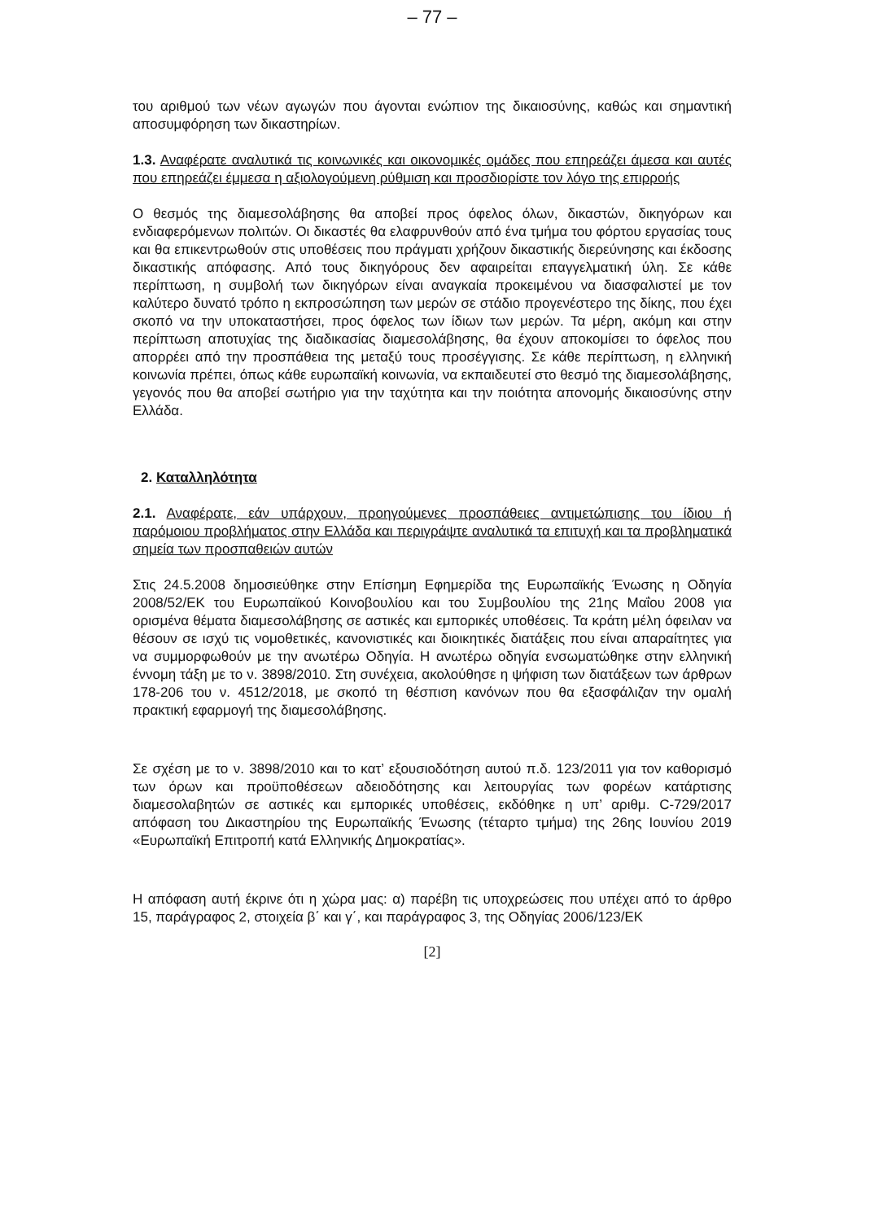– 77 –
του αριθμού των νέων αγωγών που άγονται ενώπιον της δικαιοσύνης, καθώς και σημαντική αποσυμφόρηση των δικαστηρίων.
1.3. Αναφέρατε αναλυτικά τις κοινωνικές και οικονομικές ομάδες που επηρεάζει άμεσα και αυτές που επηρεάζει έμμεσα η αξιολογούμενη ρύθμιση και προσδιορίστε τον λόγο της επιρροής
Ο θεσμός της διαμεσολάβησης θα αποβεί προς όφελος όλων, δικαστών, δικηγόρων και ενδιαφερόμενων πολιτών. Οι δικαστές θα ελαφρυνθούν από ένα τμήμα του φόρτου εργασίας τους και θα επικεντρωθούν στις υποθέσεις που πράγματι χρήζουν δικαστικής διερεύνησης και έκδοσης δικαστικής απόφασης. Από τους δικηγόρους δεν αφαιρείται επαγγελματική ύλη. Σε κάθε περίπτωση, η συμβολή των δικηγόρων είναι αναγκαία προκειμένου να διασφαλιστεί με τον καλύτερο δυνατό τρόπο η εκπροσώπηση των μερών σε στάδιο προγενέστερο της δίκης, που έχει σκοπό να την υποκαταστήσει, προς όφελος των ίδιων των μερών. Τα μέρη, ακόμη και στην περίπτωση αποτυχίας της διαδικασίας διαμεσολάβησης, θα έχουν αποκομίσει το όφελος που απορρέει από την προσπάθεια της μεταξύ τους προσέγγισης. Σε κάθε περίπτωση, η ελληνική κοινωνία πρέπει, όπως κάθε ευρωπαϊκή κοινωνία, να εκπαιδευτεί στο θεσμό της διαμεσολάβησης, γεγονός που θα αποβεί σωτήριο για την ταχύτητα και την ποιότητα απονομής δικαιοσύνης στην Ελλάδα.
2. Καταλληλότητα
2.1. Αναφέρατε, εάν υπάρχουν, προηγούμενες προσπάθειες αντιμετώπισης του ίδιου ή παρόμοιου προβλήματος στην Ελλάδα και περιγράψτε αναλυτικά τα επιτυχή και τα προβληματικά σημεία των προσπαθειών αυτών
Στις 24.5.2008 δημοσιεύθηκε στην Επίσημη Εφημερίδα της Ευρωπαϊκής Ένωσης η Οδηγία 2008/52/ΕΚ του Ευρωπαϊκού Κοινοβουλίου και του Συμβουλίου της 21ης Μαΐου 2008 για ορισμένα θέματα διαμεσολάβησης σε αστικές και εμπορικές υποθέσεις. Τα κράτη μέλη όφειλαν να θέσουν σε ισχύ τις νομοθετικές, κανονιστικές και διοικητικές διατάξεις που είναι απαραίτητες για να συμμορφωθούν με την ανωτέρω Οδηγία. Η ανωτέρω οδηγία ενσωματώθηκε στην ελληνική έννομη τάξη με το ν. 3898/2010. Στη συνέχεια, ακολούθησε η ψήφιση των διατάξεων των άρθρων 178-206 του ν. 4512/2018, με σκοπό τη θέσπιση κανόνων που θα εξασφάλιζαν την ομαλή πρακτική εφαρμογή της διαμεσολάβησης.
Σε σχέση με το ν. 3898/2010 και το κατ’ εξουσιοδότηση αυτού π.δ. 123/2011 για τον καθορισμό των όρων και προϋποθέσεων αδειοδότησης και λειτουργίας των φορέων κατάρτισης διαμεσολαβητών σε αστικές και εμπορικές υποθέσεις, εκδόθηκε η υπ’ αριθμ. C-729/2017 απόφαση του Δικαστηρίου της Ευρωπαϊκής Ένωσης (τέταρτο τμήμα) της 26ης Ιουνίου 2019 «Ευρωπαϊκή Επιτροπή κατά Ελληνικής Δημοκρατίας».
Η απόφαση αυτή έκρινε ότι η χώρα μας: α) παρέβη τις υποχρεώσεις που υπέχει από το άρθρο 15, παράγραφος 2, στοιχεία β΄ και γ΄, και παράγραφος 3, της Οδηγίας 2006/123/ΕΚ
[2]